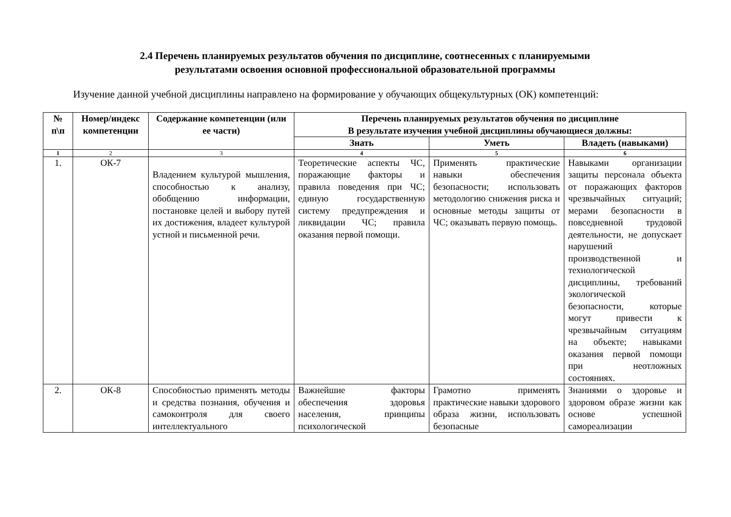2.4 Перечень планируемых результатов обучения по дисциплине, соотнесенных с планируемыми
результатами освоения основной профессиональной образовательной программы
Изучение данной учебной дисциплины направлено на формирование у обучающих общекультурных (ОК) компетенций:
| № п\п | Номер/индекс компетенции | Содержание компетенции (или ее части) | Перечень планируемых результатов обучения по дисциплине В результате изучения учебной дисциплины обучающиеся должны: | | |
| --- | --- | --- | --- | --- | --- |
| | | | Знать | Уметь | Владеть (навыками) |
| 1 | 2 | 3 | 4 | 5 | 6 |
| 1. | ОК-7 | Владением культурой мышления, способностью к анализу, обобщению информации, постановке целей и выбору путей их достижения, владеет культурой устной и письменной речи. | Теоретические аспекты ЧС, поражающие факторы и правила поведения при ЧС; единую государственную систему предупреждения и ликвидации ЧС; правила оказания первой помощи. | Применять практические навыки обеспечения безопасности; использовать методологию снижения риска и основные методы защиты от ЧС; оказывать первую помощь. | Навыками организации защиты персонала объекта от поражающих факторов чрезвычайных ситуаций; мерами безопасности в повседневной трудовой деятельности, не допускает нарушений производственной и технологической дисциплины, требований экологической безопасности, которые могут привести к чрезвычайным ситуациям на объекте; навыками оказания первой помощи при неотложных состояниях. |
| 2. | ОК-8 | Способностью применять методы и средства познания, обучения и самоконтроля для своего интеллектуального | Важнейшие факторы обеспечения здоровья населения, принципы психологической | Грамотно применять практические навыки здорового образа жизни, использовать безопасные | Знаниями о здоровье и здоровом образе жизни как основе успешной самореализации |